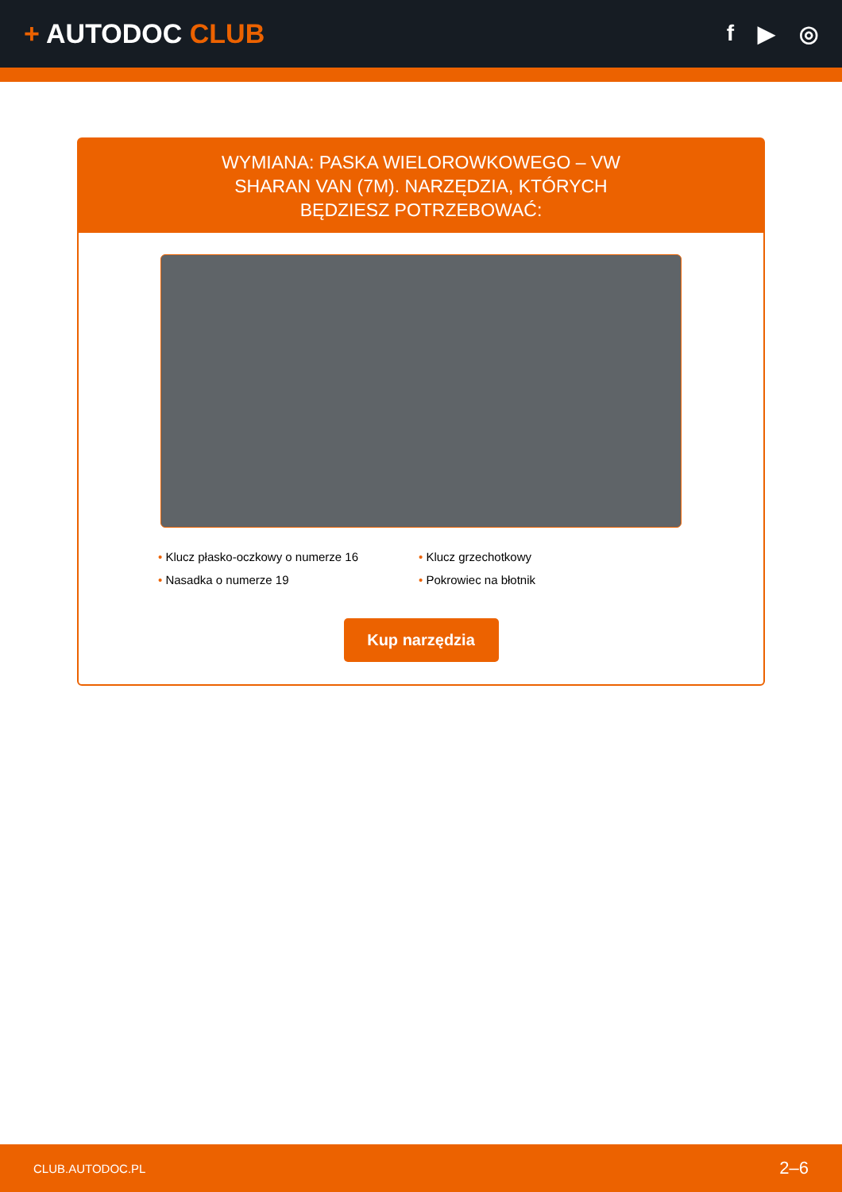+ AUTODOC CLUB
f ▶ ◎
WYMIANA: PASKA WIELOROWKOWEGO – VW SHARAN VAN (7M). NARZĘDZIA, KTÓRYCH BĘDZIESZ POTRZEBOWAĆ:
• Klucz płasko-oczkowy o numerze 16
• Klucz grzechotkowy
• Nasadka o numerze 19
• Pokrowiec na błotnik
Kup narzędzia
CLUB.AUTODOC.PL 2–6